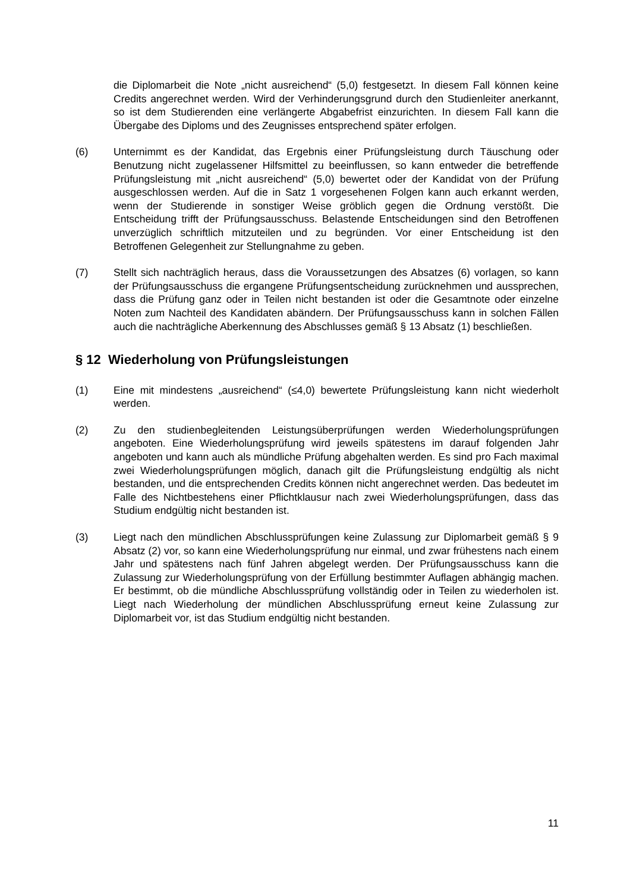die Diplomarbeit die Note „nicht ausreichend“ (5,0) festgesetzt. In diesem Fall können keine Credits angerechnet werden. Wird der Verhinderungsgrund durch den Studienleiter anerkannt, so ist dem Studierenden eine verlängerte Abgabefrist einzurichten. In diesem Fall kann die Übergabe des Diploms und des Zeugnisses entsprechend später erfolgen.
(6) Unternimmt es der Kandidat, das Ergebnis einer Prüfungsleistung durch Täuschung oder Benutzung nicht zugelassener Hilfsmittel zu beeinflussen, so kann entweder die betreffende Prüfungsleistung mit „nicht ausreichend“ (5,0) bewertet oder der Kandidat von der Prüfung ausgeschlossen werden. Auf die in Satz 1 vorgesehenen Folgen kann auch erkannt werden, wenn der Studierende in sonstiger Weise gröblich gegen die Ordnung verstößt. Die Entscheidung trifft der Prüfungsausschuss. Belastende Entscheidungen sind den Betroffenen unverzüglich schriftlich mitzuteilen und zu begründen. Vor einer Entscheidung ist den Betroffenen Gelegenheit zur Stellungnahme zu geben.
(7) Stellt sich nachträglich heraus, dass die Voraussetzungen des Absatzes (6) vorlagen, so kann der Prüfungsausschuss die ergangene Prüfungsentscheidung zurücknehmen und aussprechen, dass die Prüfung ganz oder in Teilen nicht bestanden ist oder die Gesamtnote oder einzelne Noten zum Nachteil des Kandidaten abändern. Der Prüfungsausschuss kann in solchen Fällen auch die nachträgliche Aberkennung des Abschlusses gemäß § 13 Absatz (1) beschließen.
§ 12 Wiederholung von Prüfungsleistungen
(1) Eine mit mindestens „ausreichend“ (≤4,0) bewertete Prüfungsleistung kann nicht wiederholt werden.
(2) Zu den studienbegleitenden Leistungsüberprüfungen werden Wiederholungsprüfungen angeboten. Eine Wiederholungsprüfung wird jeweils spätestens im darauf folgenden Jahr angeboten und kann auch als mündliche Prüfung abgehalten werden. Es sind pro Fach maximal zwei Wiederholungsprüfungen möglich, danach gilt die Prüfungsleistung endgültig als nicht bestanden, und die entsprechenden Credits können nicht angerechnet werden. Das bedeutet im Falle des Nichtbestehens einer Pflichtklausur nach zwei Wiederholungsprüfungen, dass das Studium endgültig nicht bestanden ist.
(3) Liegt nach den mündlichen Abschlussprüfungen keine Zulassung zur Diplomarbeit gemäß § 9 Absatz (2) vor, so kann eine Wiederholungsprüfung nur einmal, und zwar frühestens nach einem Jahr und spätestens nach fünf Jahren abgelegt werden. Der Prüfungsausschuss kann die Zulassung zur Wiederholungsprüfung von der Erfüllung bestimmter Auflagen abhängig machen. Er bestimmt, ob die mündliche Abschlussprüfung vollständig oder in Teilen zu wiederholen ist. Liegt nach Wiederholung der mündlichen Abschlussprüfung erneut keine Zulassung zur Diplomarbeit vor, ist das Studium endgültig nicht bestanden.
11